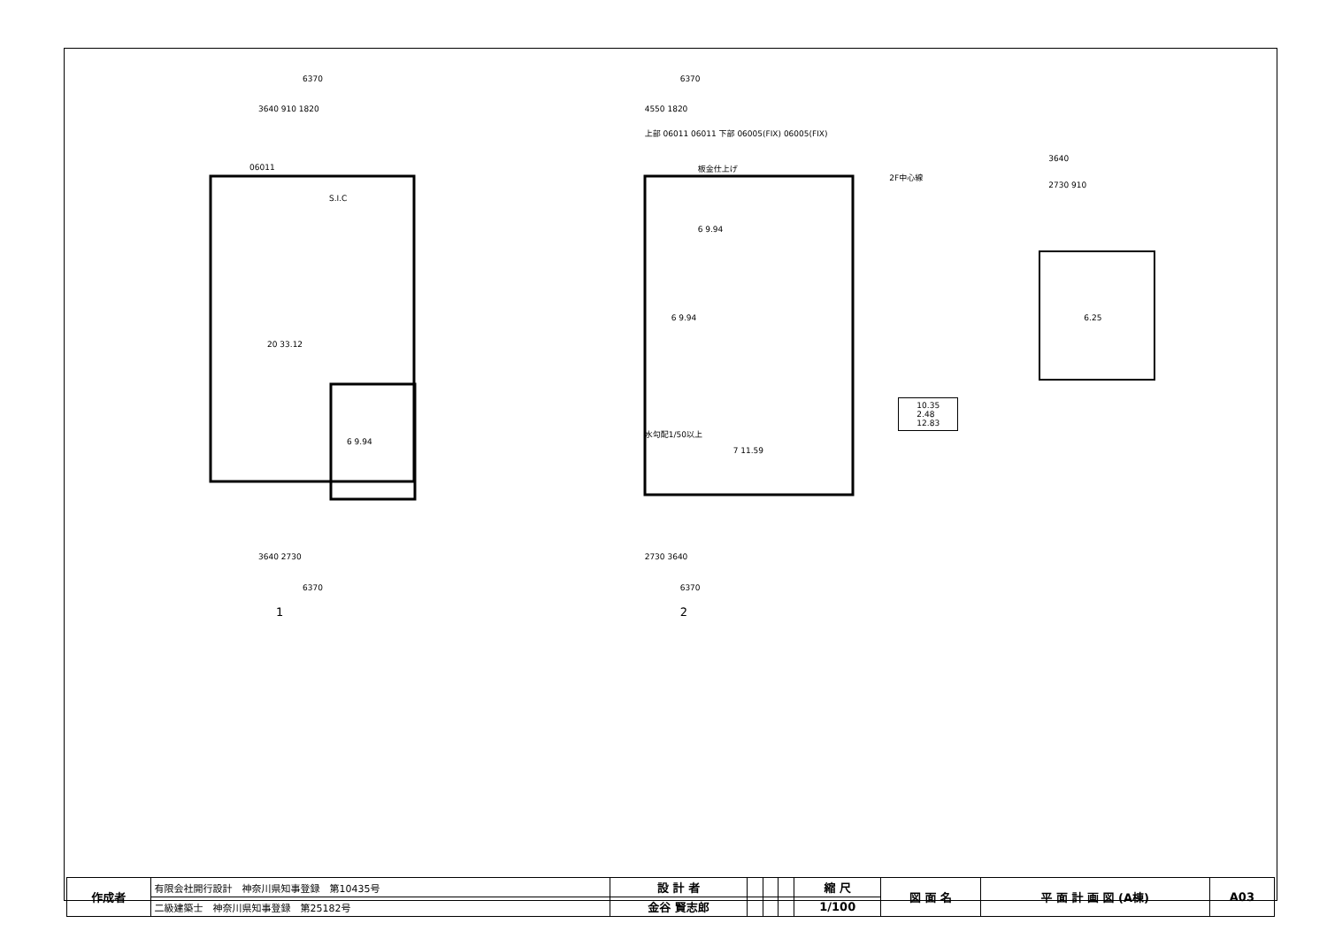6370
3640 910 1820
06011
20 33.12
6 9.94
S.I.C
3640 2730
6370
1
6370
4550 1820
上部 06011 06011 下部 06005(FIX) 06005(FIX)
板金仕上げ
6 9.94
6 9.94
7 11.59
水勾配1/50以上
2730 3640
6370
2
3640
2730 910
2F中心線
6.25
10.35
2.48
12.83
| 作成者 | 有限会社開行設計 神奈川県知事登録 第10435号 | 設 計 者 | | | | 縮 尺 | 図 面 名 | 平 面 計 画 図 (A棟) | A03 |
| | 二級建築士 神奈川県知事登録 第25182号 | 金谷 賢志郎 | | | | 1/100 | | | |